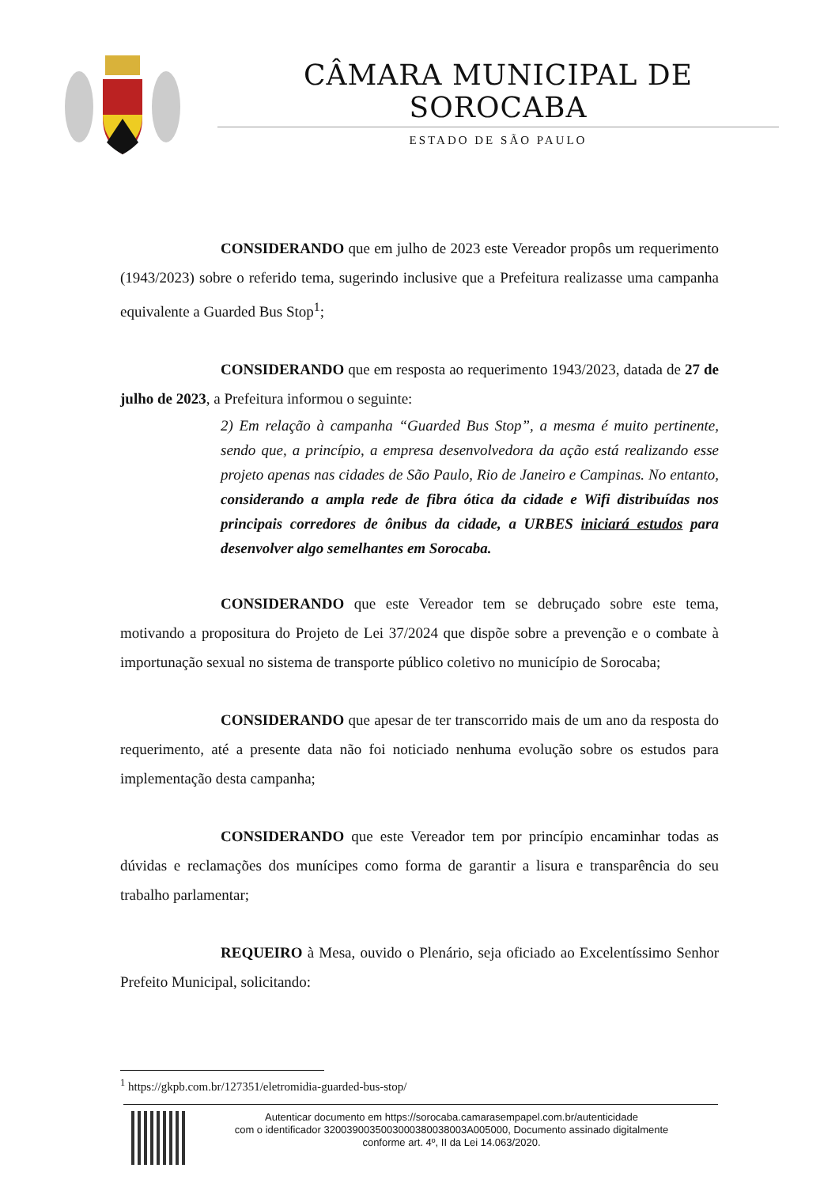CÂMARA MUNICIPAL DE SOROCABA
ESTADO DE SÃO PAULO
CONSIDERANDO que em julho de 2023 este Vereador propôs um requerimento (1943/2023) sobre o referido tema, sugerindo inclusive que a Prefeitura realizasse uma campanha equivalente a Guarded Bus Stop<sup>1</sup>;
CONSIDERANDO que em resposta ao requerimento 1943/2023, datada de 27 de julho de 2023, a Prefeitura informou o seguinte:
2) Em relação à campanha “Guarded Bus Stop”, a mesma é muito pertinente, sendo que, a princípio, a empresa desenvolvedora da ação está realizando esse projeto apenas nas cidades de São Paulo, Rio de Janeiro e Campinas. No entanto, considerando a ampla rede de fibra ótica da cidade e Wifi distribuídas nos principais corredores de ônibus da cidade, a URBES iniciará estudos para desenvolver algo semelhantes em Sorocaba.
CONSIDERANDO que este Vereador tem se debruçado sobre este tema, motivando a propositura do Projeto de Lei 37/2024 que dispõe sobre a prevenção e o combate à importunação sexual no sistema de transporte público coletivo no município de Sorocaba;
CONSIDERANDO que apesar de ter transcorrido mais de um ano da resposta do requerimento, até a presente data não foi noticiado nenhuma evolução sobre os estudos para implementação desta campanha;
CONSIDERANDO que este Vereador tem por princípio encaminhar todas as dúvidas e reclamações dos munícipes como forma de garantir a lisura e transparência do seu trabalho parlamentar;
REQUEIRO à Mesa, ouvido o Plenário, seja oficiado ao Excelentíssimo Senhor Prefeito Municipal, solicitando:
<sup>1</sup> https://gkpb.com.br/127351/eletromidia-guarded-bus-stop/
Autenticar documento em https://sorocaba.camarasempapel.com.br/autenticidade
com o identificador 3200390035003000380038003A005000, Documento assinado digitalmente
conforme art. 4º, II da Lei 14.063/2020.